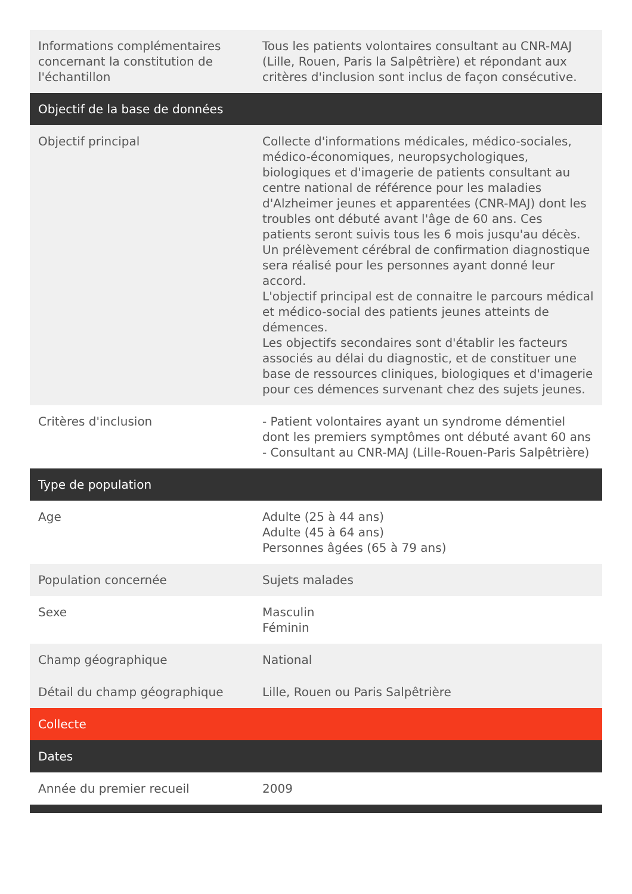| Informations complémentaires concernant la constitution de l'échantillon | Tous les patients volontaires consultant au CNR-MAJ (Lille, Rouen, Paris la Salpêtrière) et répondant aux critères d'inclusion sont inclus de façon consécutive. |
| Objectif de la base de données | |
| Objectif principal | Collecte d'informations médicales, médico-sociales, médico-économiques, neuropsychologiques, biologiques et d'imagerie de patients consultant au centre national de référence pour les maladies d'Alzheimer jeunes et apparentées (CNR-MAJ) dont les troubles ont débuté avant l'âge de 60 ans. Ces patients seront suivis tous les 6 mois jusqu'au décès. Un prélèvement cérébral de confirmation diagnostique sera réalisé pour les personnes ayant donné leur accord. L'objectif principal est de connaitre le parcours médical et médico-social des patients jeunes atteints de démences. Les objectifs secondaires sont d'établir les facteurs associés au délai du diagnostic, et de constituer une base de ressources cliniques, biologiques et d'imagerie pour ces démences survenant chez des sujets jeunes. |
| Critères d'inclusion | - Patient volontaires ayant un syndrome démentiel dont les premiers symptômes ont débuté avant 60 ans - Consultant au CNR-MAJ (Lille-Rouen-Paris Salpêtrière) |
| Type de population | |
| Age | Adulte (25 à 44 ans) Adulte (45 à 64 ans) Personnes âgées (65 à 79 ans) |
| Population concernée | Sujets malades |
| Sexe | Masculin Féminin |
| Champ géographique | National |
| Détail du champ géographique | Lille, Rouen ou Paris Salpêtrière |
| Collecte | |
| Dates | |
| Année du premier recueil | 2009 |